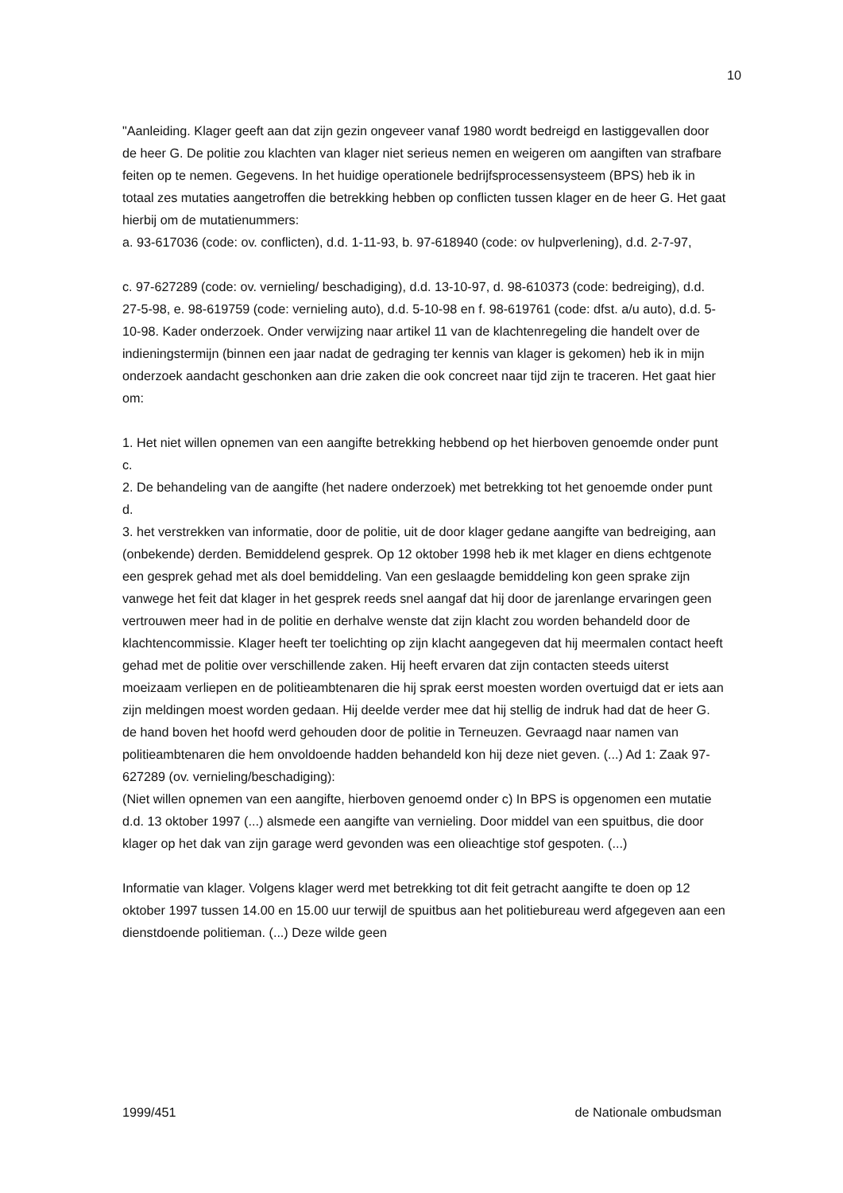10
"Aanleiding. Klager geeft aan dat zijn gezin ongeveer vanaf 1980 wordt bedreigd en lastiggevallen door de heer G. De politie zou klachten van klager niet serieus nemen en weigeren om aangiften van strafbare feiten op te nemen. Gegevens. In het huidige operationele bedrijfsprocessensysteem (BPS) heb ik in totaal zes mutaties aangetroffen die betrekking hebben op conflicten tussen klager en de heer G. Het gaat hierbij om de mutatienummers:
a. 93-617036 (code: ov. conflicten), d.d. 1-11-93, b. 97-618940 (code: ov hulpverlening), d.d. 2-7-97,
c. 97-627289 (code: ov. vernieling/ beschadiging), d.d. 13-10-97, d. 98-610373 (code: bedreiging), d.d. 27-5-98, e. 98-619759 (code: vernieling auto), d.d. 5-10-98 en f. 98-619761 (code: dfst. a/u auto), d.d. 5-10-98. Kader onderzoek. Onder verwijzing naar artikel 11 van de klachtenregeling die handelt over de indieningstermijn (binnen een jaar nadat de gedraging ter kennis van klager is gekomen) heb ik in mijn onderzoek aandacht geschonken aan drie zaken die ook concreet naar tijd zijn te traceren. Het gaat hier om:
1. Het niet willen opnemen van een aangifte betrekking hebbend op het hierboven genoemde onder punt c.
2. De behandeling van de aangifte (het nadere onderzoek) met betrekking tot het genoemde onder punt d.
3. het verstrekken van informatie, door de politie, uit de door klager gedane aangifte van bedreiging, aan (onbekende) derden. Bemiddelend gesprek. Op 12 oktober 1998 heb ik met klager en diens echtgenote een gesprek gehad met als doel bemiddeling. Van een geslaagde bemiddeling kon geen sprake zijn vanwege het feit dat klager in het gesprek reeds snel aangaf dat hij door de jarenlange ervaringen geen vertrouwen meer had in de politie en derhalve wenste dat zijn klacht zou worden behandeld door de klachtencommissie. Klager heeft ter toelichting op zijn klacht aangegeven dat hij meermalen contact heeft gehad met de politie over verschillende zaken. Hij heeft ervaren dat zijn contacten steeds uiterst moeizaam verliepen en de politieambtenaren die hij sprak eerst moesten worden overtuigd dat er iets aan zijn meldingen moest worden gedaan. Hij deelde verder mee dat hij stellig de indruk had dat de heer G. de hand boven het hoofd werd gehouden door de politie in Terneuzen. Gevraagd naar namen van politieambtenaren die hem onvoldoende hadden behandeld kon hij deze niet geven. (...) Ad 1: Zaak 97-627289 (ov. vernieling/beschadiging):
(Niet willen opnemen van een aangifte, hierboven genoemd onder c) In BPS is opgenomen een mutatie d.d. 13 oktober 1997 (...) alsmede een aangifte van vernieling. Door middel van een spuitbus, die door klager op het dak van zijn garage werd gevonden was een olieachtige stof gespoten. (...)
Informatie van klager. Volgens klager werd met betrekking tot dit feit getracht aangifte te doen op 12 oktober 1997 tussen 14.00 en 15.00 uur terwijl de spuitbus aan het politiebureau werd afgegeven aan een dienstdoende politieman. (...) Deze wilde geen
1999/451 de Nationale ombudsman